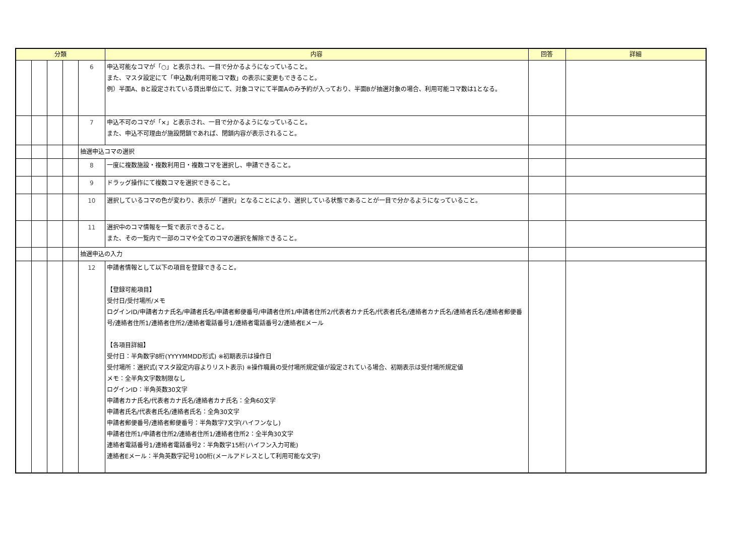| 分類 | | | | | 内容 | 回答 | 詳細 |
| --- | --- | --- | --- | --- | --- | --- | --- |
| | | | | 6 | 申込可能なコマが「○」と表示され、一目で分かるようになっていること。 また、マスタ設定にて「申込数/利用可能コマ数」の表示に変更もできること。 例）半面A、Bと設定されている貸出単位にて、対象コマにて半面Aのみ予約が入っており、半面Bが抽選対象の場合、利用可能コマ数は1となる。 | | |
| | | | | 7 | 申込不可のコマが「×」と表示され、一目で分かるようになっていること。 また、申込不可理由が施設閉鎖であれば、閉鎖内容が表示されること。 | | |
| | | | | 抽選申込コマの選択 | | | |
| | | | | 8 | 一度に複数施設・複数利用日・複数コマを選択し、申請できること。 | | |
| | | | | 9 | ドラッグ操作にて複数コマを選択できること。 | | |
| | | | | 10 | 選択しているコマの色が変わり、表示が「選択」となることにより、選択している状態であることが一目で分かるようになっていること。 | | |
| | | | | 11 | 選択中のコマ情報を一覧で表示できること。 また、その一覧内で一部のコマや全てのコマの選択を解除できること。 | | |
| | | | | 抽選申込の入力 | | | |
| | | | | 12 | 申請者情報として以下の項目を登録できること。 【登録可能項目】 受付日/受付場所/メモ ログインID/申請者カナ氏名/申請者氏名/申請者郵便番号/申請者住所1/申請者住所2/代表者カナ氏名/代表者氏名/連絡者カナ氏名/連絡者氏名/連絡者郵便番号/連絡者住所1/連絡者住所2/連絡者電話番号1/連絡者電話番号2/連絡者Eメール 【各項目詳細】 受付日：半角数字8桁(YYYYMMDD形式) ※初期表示は操作日 受付場所：選択式(マスタ設定内容よりリスト表示) ※操作職員の受付場所規定値が設定されている場合、初期表示は受付場所規定値 メモ：全半角文字数制限なし ログインID：半角英数30文字 申請者カナ氏名/代表者カナ氏名/連絡者カナ氏名：全角60文字 申請者氏名/代表者氏名/連絡者氏名：全角30文字 申請者郵便番号/連絡者郵便番号：半角数字7文字(ハイフンなし) 申請者住所1/申請者住所2/連絡者住所1/連絡者住所2：全半角30文字 連絡者電話番号1/連絡者電話番号2：半角数字15桁(ハイフン入力可能) 連絡者Eメール：半角英数字記号100桁(メールアドレスとして利用可能な文字) | | |